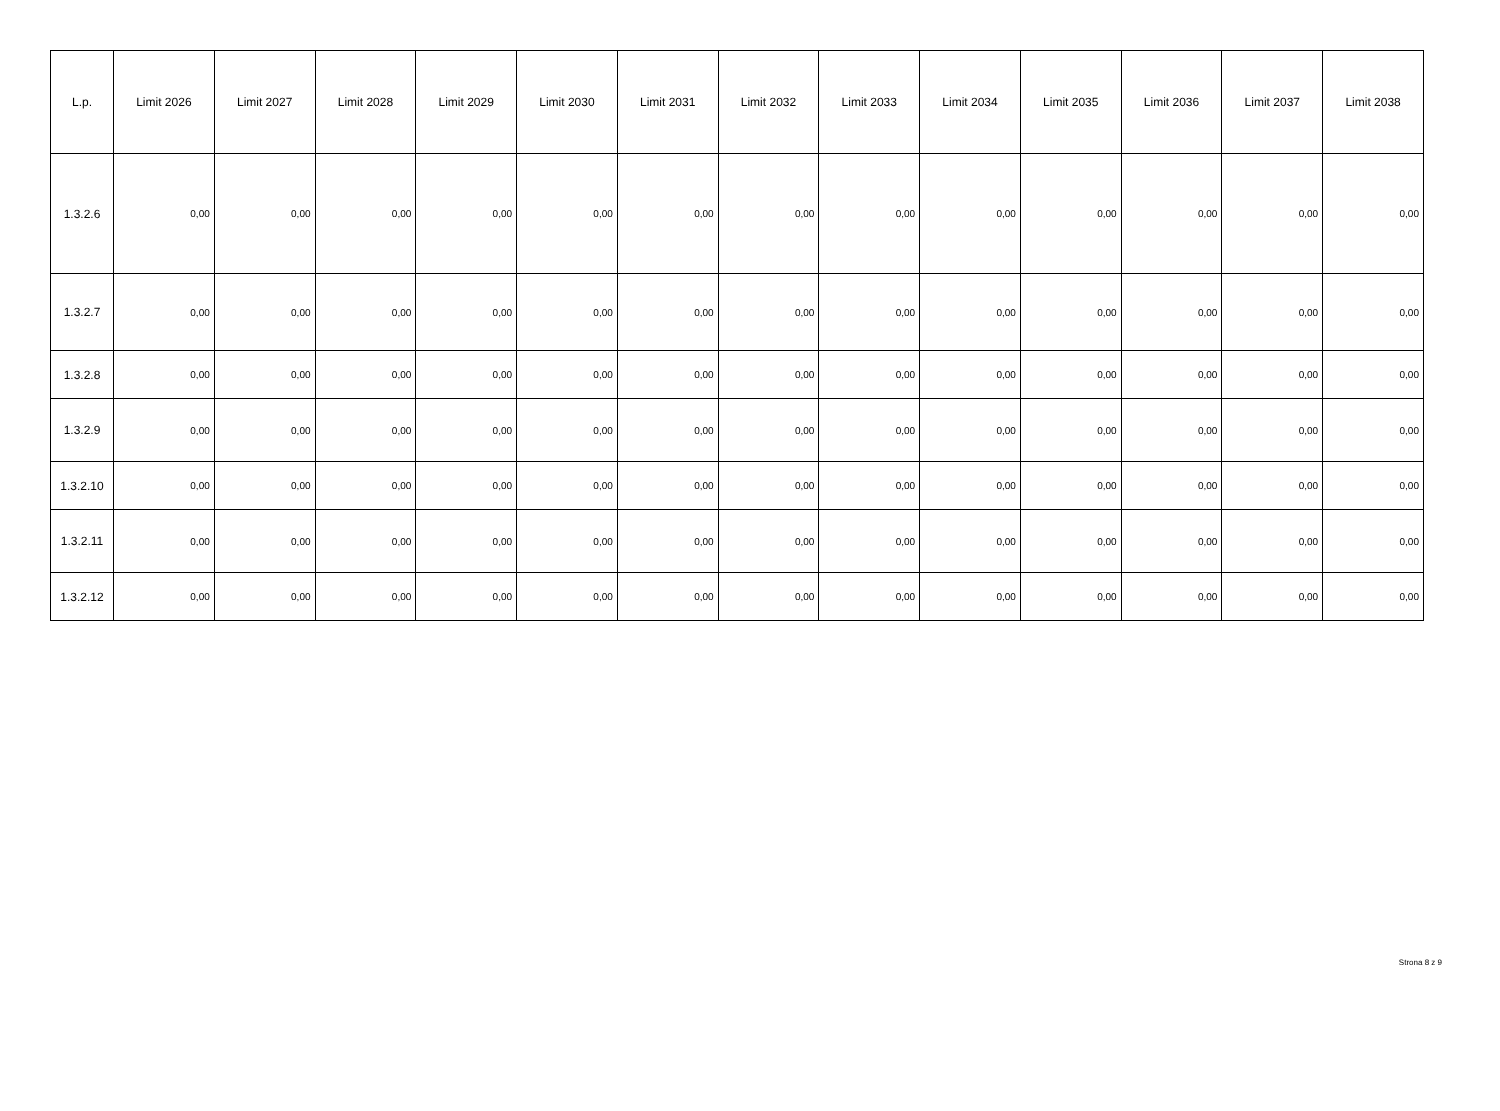| L.p. | Limit 2026 | Limit 2027 | Limit 2028 | Limit 2029 | Limit 2030 | Limit 2031 | Limit 2032 | Limit 2033 | Limit 2034 | Limit 2035 | Limit 2036 | Limit 2037 | Limit 2038 |
| --- | --- | --- | --- | --- | --- | --- | --- | --- | --- | --- | --- | --- | --- |
| 1.3.2.6 | 0,00 | 0,00 | 0,00 | 0,00 | 0,00 | 0,00 | 0,00 | 0,00 | 0,00 | 0,00 | 0,00 | 0,00 | 0,00 |
| 1.3.2.7 | 0,00 | 0,00 | 0,00 | 0,00 | 0,00 | 0,00 | 0,00 | 0,00 | 0,00 | 0,00 | 0,00 | 0,00 | 0,00 |
| 1.3.2.8 | 0,00 | 0,00 | 0,00 | 0,00 | 0,00 | 0,00 | 0,00 | 0,00 | 0,00 | 0,00 | 0,00 | 0,00 | 0,00 |
| 1.3.2.9 | 0,00 | 0,00 | 0,00 | 0,00 | 0,00 | 0,00 | 0,00 | 0,00 | 0,00 | 0,00 | 0,00 | 0,00 | 0,00 |
| 1.3.2.10 | 0,00 | 0,00 | 0,00 | 0,00 | 0,00 | 0,00 | 0,00 | 0,00 | 0,00 | 0,00 | 0,00 | 0,00 | 0,00 |
| 1.3.2.11 | 0,00 | 0,00 | 0,00 | 0,00 | 0,00 | 0,00 | 0,00 | 0,00 | 0,00 | 0,00 | 0,00 | 0,00 | 0,00 |
| 1.3.2.12 | 0,00 | 0,00 | 0,00 | 0,00 | 0,00 | 0,00 | 0,00 | 0,00 | 0,00 | 0,00 | 0,00 | 0,00 | 0,00 |
Strona 8 z 9